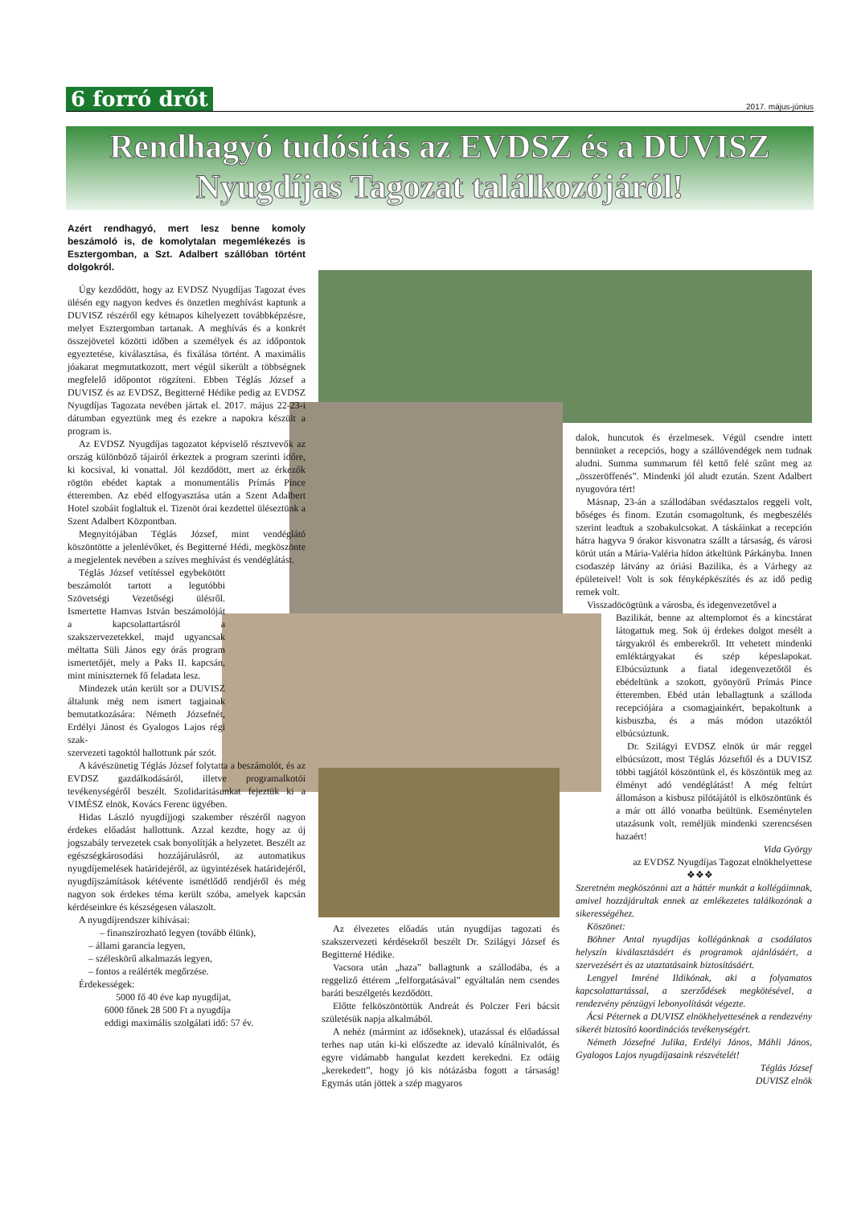6 forró drót 2017. május-június
Rendhagyó tudósítás az EVDSZ és a DUVISZ
Nyugdíjas Tagozat találkozójáról!
Azért rendhagyó, mert lesz benne komoly beszámoló is, de komolytalan megemlékezés is Esztergomban, a Szt. Adalbert szállóban történt dolgokról.
Úgy kezdődött, hogy az EVDSZ Nyugdíjas Tagozat éves ülésén egy nagyon kedves és önzetlen meghívást kaptunk a DUVISZ részéről egy kétnapos kihelyezett továbbképzésre, melyet Esztergomban tartanak. A meghívás és a konkrét összejövetel közötti időben a személyek és az időpontok egyeztetése, kiválasztása, és fixálása történt. A maximális jóakarat megmutatkozott, mert végül sikerült a többségnek megfelelő időpontot rögzíteni. Ebben Téglás József a DUVISZ és az EVDSZ, Begitterné Hédike pedig az EVDSZ Nyugdíjas Tagozata nevében jártak el. 2017. május 22-23-i dátumban egyeztünk meg és ezekre a napokra készült a program is.
Az EVDSZ Nyugdíjas tagozatot képviselő résztvevők az ország különböző tájairól érkeztek a program szerinti időre, ki kocsival, ki vonattal. Jól kezdődött, mert az érkezők rögtön ebédet kaptak a monumentális Prímás Pince étteremben. Az ebéd elfogyasztása után a Szent Adalbert Hotel szobáit foglaltuk el. Tizenöt órai kezdettel üléseztünk a Szent Adalbert Központban.
Megnyitójában Téglás József, mint vendéglátó köszöntötte a jelenlévőket, és Begitterné Hédi, megköszönte a megjelentek nevében a szíves meghívást és vendéglátást.
Téglás József vetítéssel egybekötött beszámolót tartott a legutóbbi Szövetségi Vezetőségi ülésről. Ismertette Hamvas István beszámolóját a kapcsolattartásról a szakszervezetekkel, majd ugyancsak méltatta Süli János egy órás program ismertetőjét, mely a Paks II. kapcsán, mint miniszternek fő feladata lesz.
Mindezek után került sor a DUVISZ általunk még nem ismert tagjainak bemutatkozására: Németh Józsefnét, Erdélyi Jánost és Gyalogos Lajos régi szak-
szervezeti tagoktól hallottunk pár szót.
A kávészünetig Téglás József folytatta a beszámolót, és az EVDSZ gazdálkodásáról, illetve programalkotói tevékenységéről beszélt. Szolidaritásunkat fejeztük ki a VIMÉSZ elnök, Kovács Ferenc ügyében.
Hidas László nyugdíjjogi szakember részéről nagyon érdekes előadást hallottunk. Azzal kezdte, hogy az új jogszabály tervezetek csak bonyolítják a helyzetet. Beszélt az egészségkárosodási hozzájárulásról, az automatikus nyugdíjemelések határidejéről, az ügyintézések határidejéről, nyugdíjszámítások kétévente ismétlődő rendjéről és még nagyon sok érdekes téma került szóba, amelyek kapcsán kérdéseinkre és készségesen válaszolt.
A nyugdíjrendszer kihívásai:
– finanszírozható legyen (tovább élünk),
– állami garancia legyen,
– széleskörű alkalmazás legyen,
– fontos a reálérték megőrzése.
Érdekességek:
5000 fő 40 éve kap nyugdíjat,
6000 főnek 28 500 Ft a nyugdíja
eddigi maximális szolgálati idő: 57 év.
Az élvezetes előadás után nyugdíjas tagozati és szakszervezeti kérdésekről beszélt Dr. Szilágyi József és Begitterné Hédike.
Vacsora után „haza” ballagtunk a szállodába, és a reggeliző éttérem „felforgatásával” egyáltalán nem csendes baráti beszélgetés kezdődött.
Előtte felköszöntöttük Andreát és Polczer Feri bácsit születésük napja alkalmából.
A nehéz (mármint az időseknek), utazással és előadással terhes nap után ki-ki előszedte az idevaló kínálnivalót, és egyre vidámabb hangulat kezdett kerekedni. Ez odáig „kerekedett”, hogy jó kis nótázásba fogott a társaság! Egymás után jöttek a szép magyaros
dalok, huncutok és érzelmesek. Végül csendre intett bennünket a recepciós, hogy a szállóvendégek nem tudnak aludni. Summa summarum fél kettő felé szűnt meg az „összeröffenés”. Mindenki jól aludt ezután. Szent Adalbert nyugovóra tért!
Másnap, 23-án a szállodában svédasztalos reggeli volt, bőséges és finom. Ezután csomagoltunk, és megbeszélés szerint leadtuk a szobakulcsokat. A táskáinkat a recepción hátra hagyva 9 órakor kisvonatra szállt a társaság, és városi körút után a Mária-Valéria hídon átkeltünk Párkányba. Innen csodaszép látvány az óriási Bazilika, és a Várhegy az épületeivel! Volt is sok fényképkészítés és az idő pedig remek volt.
Visszadöcögtünk a városba, és idegenvezetővel a
Bazilikát, benne az altemplomot és a kincstárat látogattuk meg. Sok új érdekes dolgot mesélt a tárgyakról és emberekről. Itt vehetett mindenki emléktárgyakat és szép képeslapokat. Elbúcsúztunk a fiatal idegenvezetőtől és ebédeltünk a szokott, gyönyörű Prímás Pince étteremben. Ebéd után leballagtunk a szálloda recepciójára a csomagjainkért, bepakoltunk a kisbuszba, és a más módon utazóktól elbúcsúztunk.
Dr. Szilágyi EVDSZ elnök úr már reggel elbúcsúzott, most Téglás Józseftől és a DUVISZ többi tagjától köszöntünk el, és köszöntük meg az élményt adó vendéglátást! A még feltúrt állomáson a kisbusz pilótájától is elköszöntünk és a már ott álló vonatba beültünk. Eseménytelen utazásunk volt, reméljük mindenki szerencsésen hazaért!
Vida György
az EVDSZ Nyugdíjas Tagozat elnökhelyettese
❖❖❖
Szeretném megköszönni azt a háttér munkát a kollégáimnak, amivel hozzájárultak ennek az emlékezetes találkozónak a sikerességéhez.
Köszönet:
Böhner Antal nyugdíjas kollégánknak a csodálatos helyszín kiválasztásáért és programok ajánlásáért, a szervezésért és az utaztatásaink biztosításáért.
Lengyel Imréné Ildikónak, aki a folyamatos kapcsolattartással, a szerződések megkötésével, a rendezvény pénzügyi lebonyolítását végezte.
Ácsi Péternek a DUVISZ elnökhelyettesének a rendezvény sikerét biztosító koordinációs tevékenységért.
Németh Józsefné Julika, Erdélyi János, Máhli János, Gyalogos Lajos nyugdíjasaink részvételét!
Téglás József
DUVISZ elnök